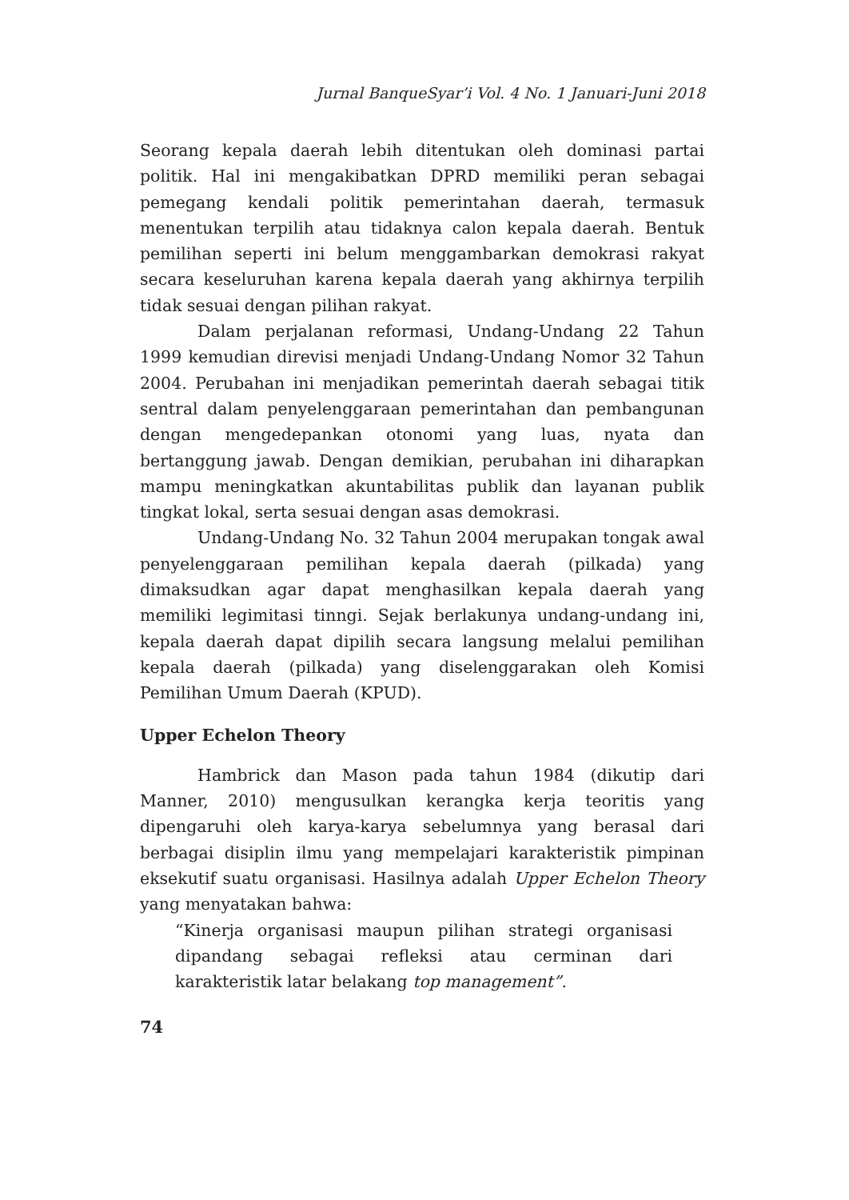Jurnal BanqueSyar’i Vol. 4 No. 1 Januari-Juni 2018
Seorang kepala daerah lebih ditentukan oleh dominasi partai politik. Hal ini mengakibatkan DPRD memiliki peran sebagai pemegang kendali politik pemerintahan daerah, termasuk menentukan terpilih atau tidaknya calon kepala daerah. Bentuk pemilihan seperti ini belum menggambarkan demokrasi rakyat secara keseluruhan karena kepala daerah yang akhirnya terpilih tidak sesuai dengan pilihan rakyat.
Dalam perjalanan reformasi, Undang-Undang 22 Tahun 1999 kemudian direvisi menjadi Undang-Undang Nomor 32 Tahun 2004. Perubahan ini menjadikan pemerintah daerah sebagai titik sentral dalam penyelenggaraan pemerintahan dan pembangunan dengan mengedepankan otonomi yang luas, nyata dan bertanggung jawab. Dengan demikian, perubahan ini diharapkan mampu meningkatkan akuntabilitas publik dan layanan publik tingkat lokal, serta sesuai dengan asas demokrasi.
Undang-Undang No. 32 Tahun 2004 merupakan tongak awal penyelenggaraan pemilihan kepala daerah (pilkada) yang dimaksudkan agar dapat menghasilkan kepala daerah yang memiliki legimitasi tinngi. Sejak berlakunya undang-undang ini, kepala daerah dapat dipilih secara langsung melalui pemilihan kepala daerah (pilkada) yang diselenggarakan oleh Komisi Pemilihan Umum Daerah (KPUD).
Upper Echelon Theory
Hambrick dan Mason pada tahun 1984 (dikutip dari Manner, 2010) mengusulkan kerangka kerja teoritis yang dipengaruhi oleh karya-karya sebelumnya yang berasal dari berbagai disiplin ilmu yang mempelajari karakteristik pimpinan eksekutif suatu organisasi. Hasilnya adalah Upper Echelon Theory yang menyatakan bahwa:
“Kinerja organisasi maupun pilihan strategi organisasi dipandang sebagai refleksi atau cerminan dari karakteristik latar belakang top management”.
74